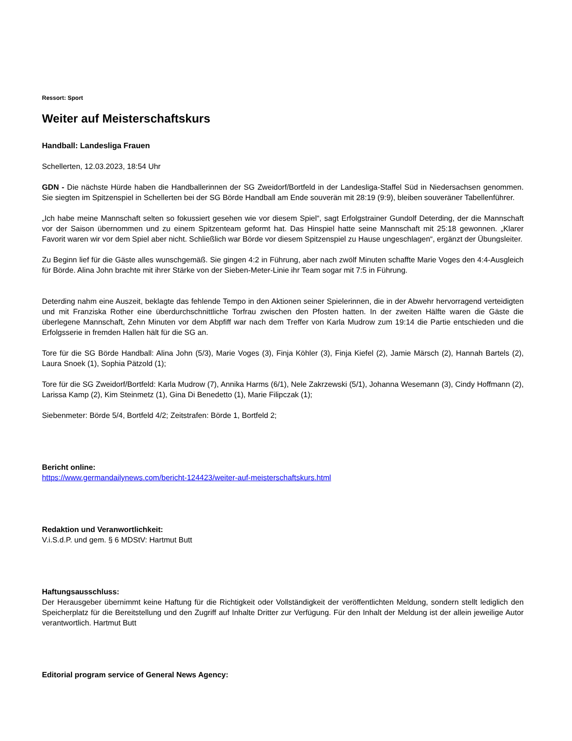Ressort: Sport
Weiter auf Meisterschaftskurs
Handball: Landesliga Frauen
Schellerten, 12.03.2023, 18:54 Uhr
GDN - Die nächste Hürde haben die Handballerinnen der SG Zweidorf/Bortfeld in der Landesliga-Staffel Süd in Niedersachsen genommen. Sie siegten im Spitzenspiel in Schellerten bei der SG Börde Handball am Ende souverän mit 28:19 (9:9), bleiben souveräner Tabellenführer.
„Ich habe meine Mannschaft selten so fokussiert gesehen wie vor diesem Spiel“, sagt Erfolgstrainer Gundolf Deterding, der die Mannschaft vor der Saison übernommen und zu einem Spitzenteam geformt hat. Das Hinspiel hatte seine Mannschaft mit 25:18 gewonnen. „Klarer Favorit waren wir vor dem Spiel aber nicht. Schließlich war Börde vor diesem Spitzenspiel zu Hause ungeschlagen“, ergänzt der Übungsleiter.
Zu Beginn lief für die Gäste alles wunschgemäß. Sie gingen 4:2 in Führung, aber nach zwölf Minuten schaffte Marie Voges den 4:4-Ausgleich für Börde. Alina John brachte mit ihrer Stärke von der Sieben-Meter-Linie ihr Team sogar mit 7:5 in Führung.
Deterding nahm eine Auszeit, beklagte das fehlende Tempo in den Aktionen seiner Spielerinnen, die in der Abwehr hervorragend verteidigten und mit Franziska Rother eine überdurchschnittliche Torfrau zwischen den Pfosten hatten. In der zweiten Hälfte waren die Gäste die überlegene Mannschaft, Zehn Minuten vor dem Abpfiff war nach dem Treffer von Karla Mudrow zum 19:14 die Partie entschieden und die Erfolgsserie in fremden Hallen hält für die SG an.
Tore für die SG Börde Handball: Alina John (5/3), Marie Voges (3), Finja Köhler (3), Finja Kiefel (2), Jamie Märsch (2), Hannah Bartels (2), Laura Snoek (1), Sophia Pätzold (1);
Tore für die SG Zweidorf/Bortfeld: Karla Mudrow (7), Annika Harms (6/1), Nele Zakrzewski (5/1), Johanna Wesemann (3), Cindy Hoffmann (2), Larissa Kamp (2), Kim Steinmetz (1), Gina Di Benedetto (1), Marie Filipczak (1);
Siebenmeter: Börde 5/4, Bortfeld 4/2; Zeitstrafen: Börde 1, Bortfeld 2;
Bericht online:
https://www.germandailynews.com/bericht-124423/weiter-auf-meisterschaftskurs.html
Redaktion und Veranwortlichkeit:
V.i.S.d.P. und gem. § 6 MDStV: Hartmut Butt
Haftungsausschluss:
Der Herausgeber übernimmt keine Haftung für die Richtigkeit oder Vollständigkeit der veröffentlichten Meldung, sondern stellt lediglich den Speicherplatz für die Bereitstellung und den Zugriff auf Inhalte Dritter zur Verfügung. Für den Inhalt der Meldung ist der allein jeweilige Autor verantwortlich. Hartmut Butt
Editorial program service of General News Agency: